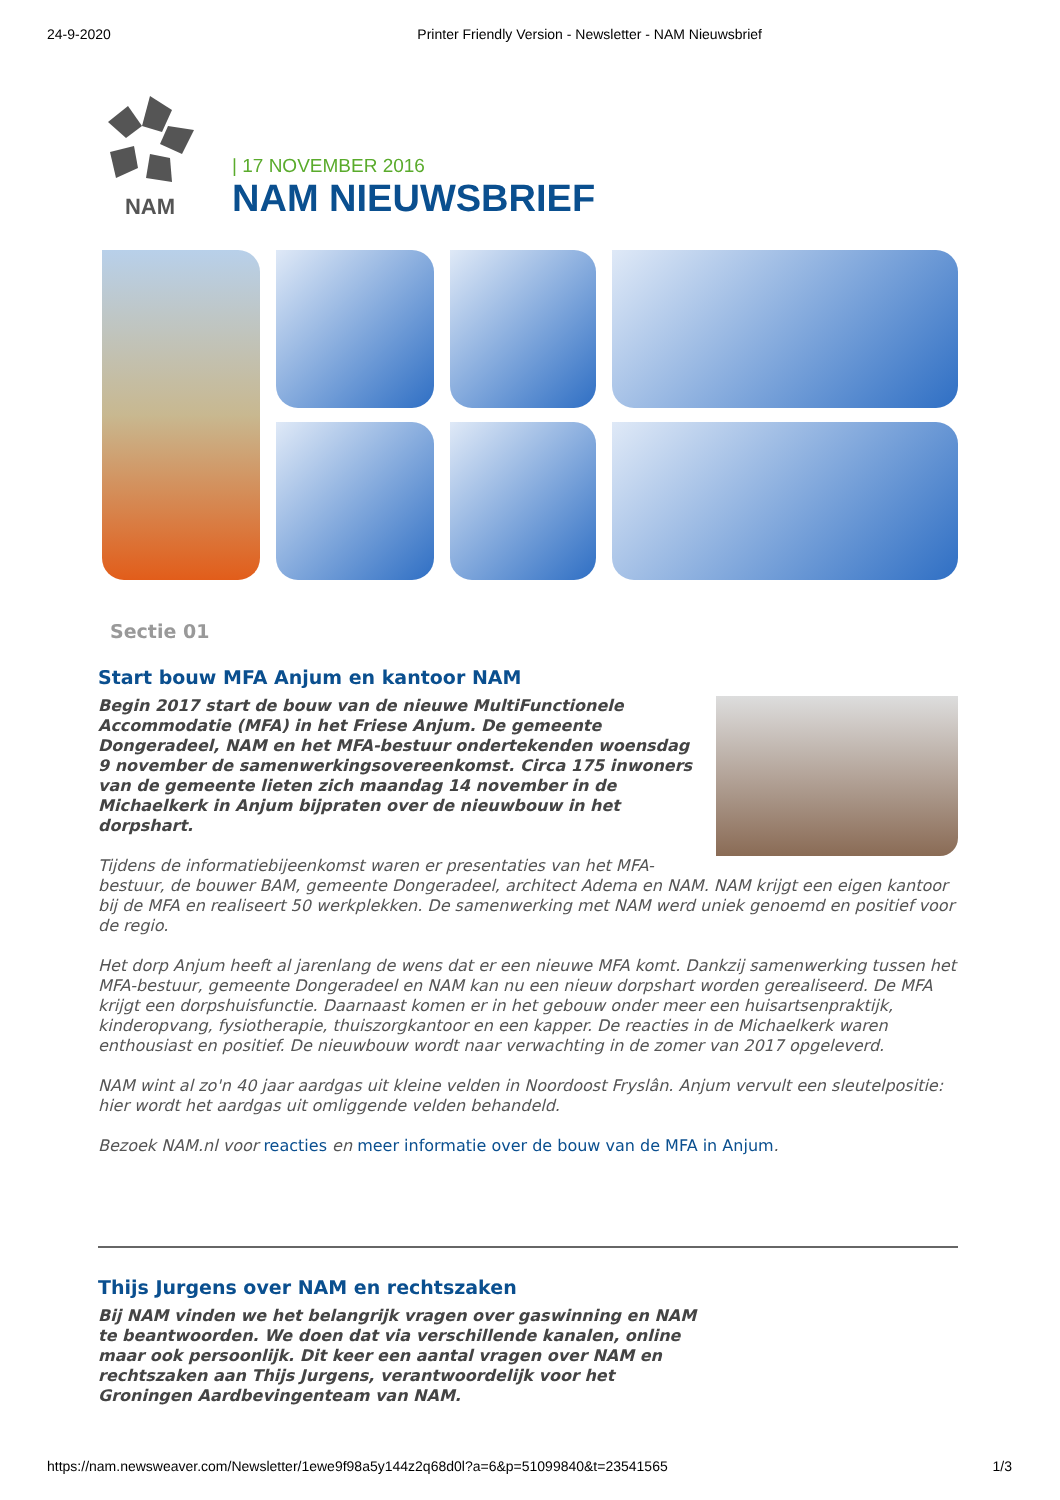24-9-2020 Printer Friendly Version - Newsletter - NAM Nieuwsbrief
NAM
| 17 NOVEMBER 2016
NAM NIEUWSBRIEF
Sectie 01
Start bouw MFA Anjum en kantoor NAM
Begin 2017 start de bouw van de nieuwe MultiFunctionele Accommodatie (MFA) in het Friese Anjum. De gemeente Dongeradeel, NAM en het MFA-bestuur ondertekenden woensdag 9 november de samenwerkingsovereenkomst. Circa 175 inwoners van de gemeente lieten zich maandag 14 november in de Michaelkerk in Anjum bijpraten over de nieuwbouw in het dorpshart.
Tijdens de informatiebijeenkomst waren er presentaties van het MFA-bestuur, de bouwer BAM, gemeente Dongeradeel, architect Adema en NAM. NAM krijgt een eigen kantoor bij de MFA en realiseert 50 werkplekken. De samenwerking met NAM werd uniek genoemd en positief voor de regio.
Het dorp Anjum heeft al jarenlang de wens dat er een nieuwe MFA komt. Dankzij samenwerking tussen het MFA-bestuur, gemeente Dongeradeel en NAM kan nu een nieuw dorpshart worden gerealiseerd. De MFA krijgt een dorpshuisfunctie. Daarnaast komen er in het gebouw onder meer een huisartsenpraktijk, kinderopvang, fysiotherapie, thuiszorgkantoor en een kapper. De reacties in de Michaelkerk waren enthousiast en positief. De nieuwbouw wordt naar verwachting in de zomer van 2017 opgeleverd.
NAM wint al zo'n 40 jaar aardgas uit kleine velden in Noordoost Fryslân. Anjum vervult een sleutelpositie: hier wordt het aardgas uit omliggende velden behandeld.
Bezoek NAM.nl voor reacties en meer informatie over de bouw van de MFA in Anjum.
Thijs Jurgens over NAM en rechtszaken
Bij NAM vinden we het belangrijk vragen over gaswinning en NAM te beantwoorden. We doen dat via verschillende kanalen, online maar ook persoonlijk. Dit keer een aantal vragen over NAM en rechtszaken aan Thijs Jurgens, verantwoordelijk voor het Groningen Aardbevingenteam van NAM.
https://nam.newsweaver.com/Newsletter/1ewe9f98a5y144z2q68d0l?a=6&p=51099840&t=23541565 1/3